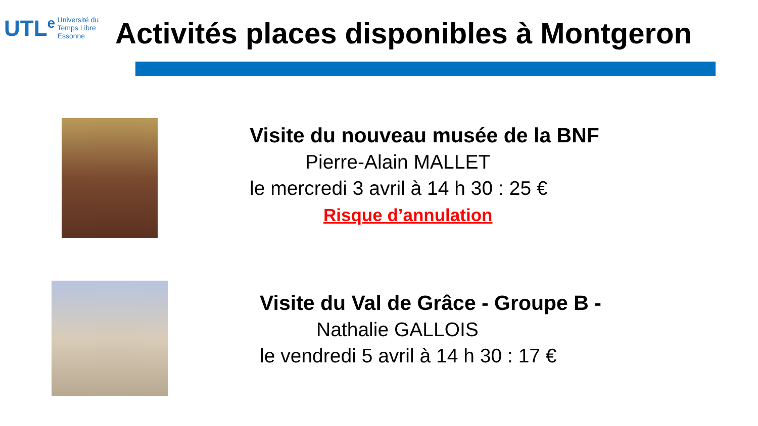UTL<sup>e</sup> Université du
Temps Libre
Essonne
Activités places disponibles à Montgeron
Visite du nouveau musée de la BNF
Pierre-Alain MALLET
le mercredi 3 avril à 14 h 30 : 25 €
Risque d’annulation
Visite du Val de Grâce - Groupe B -
Nathalie GALLOIS
le vendredi 5 avril à 14 h 30 : 17 €